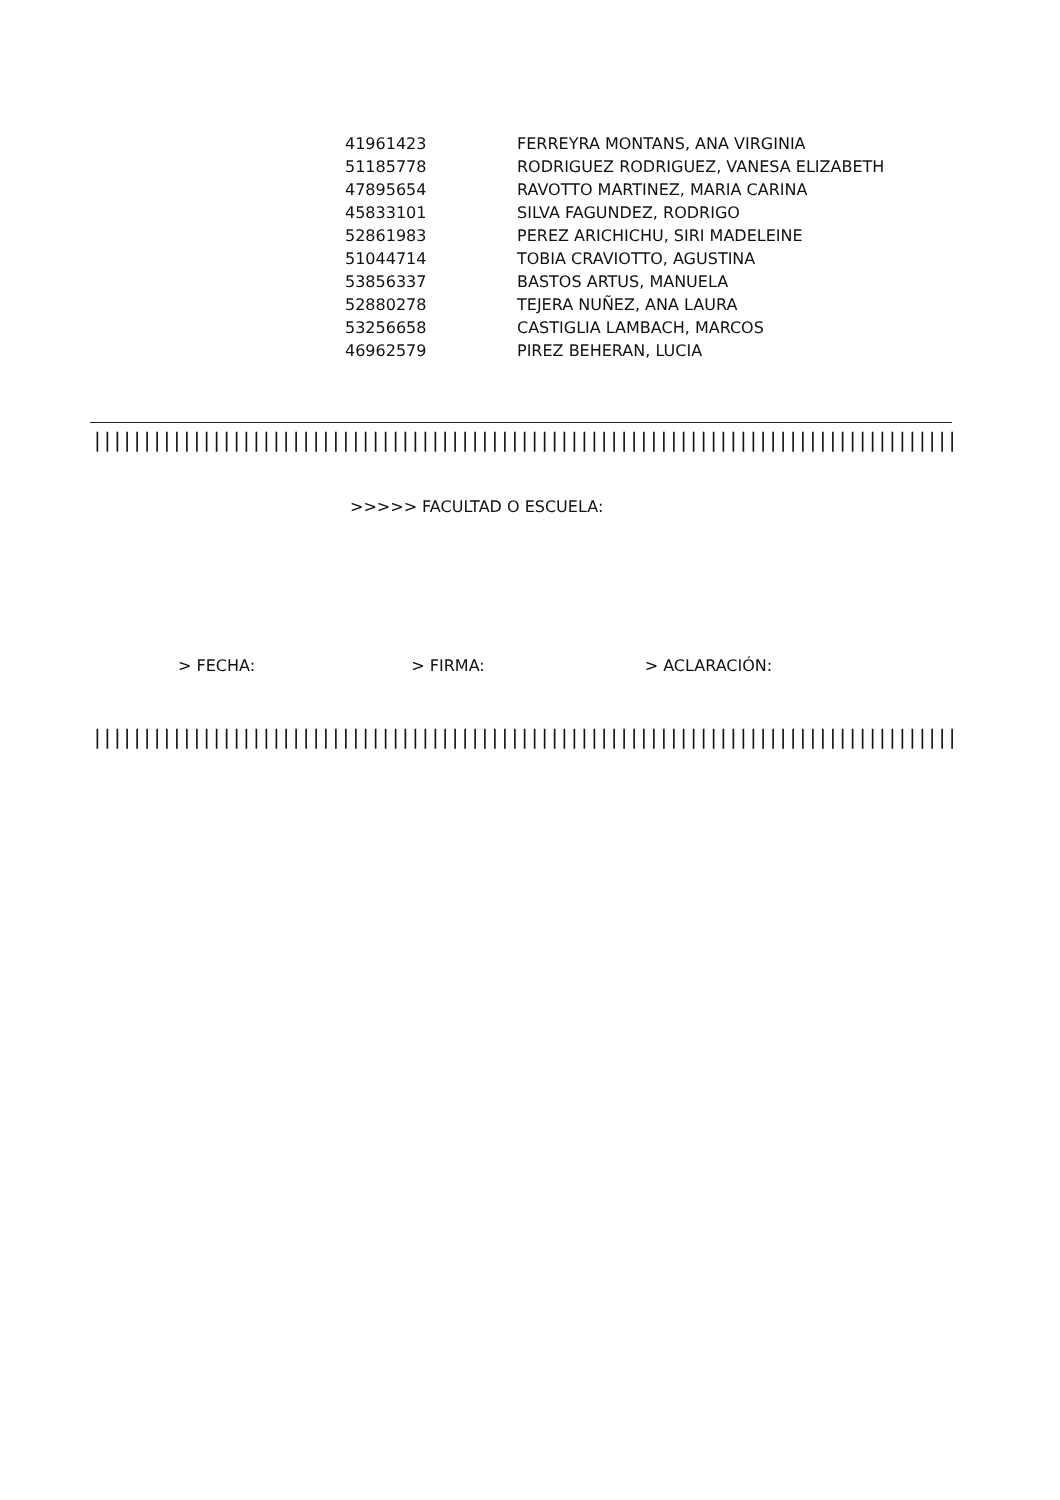| 41961423 | FERREYRA MONTANS, ANA VIRGINIA |
| 51185778 | RODRIGUEZ RODRIGUEZ, VANESA ELIZABETH |
| 47895654 | RAVOTTO MARTINEZ, MARIA CARINA |
| 45833101 | SILVA FAGUNDEZ, RODRIGO |
| 52861983 | PEREZ ARICHICHU, SIRI MADELEINE |
| 51044714 | TOBIA CRAVIOTTO, AGUSTINA |
| 53856337 | BASTOS ARTUS, MANUELA |
| 52880278 | TEJERA NUÑEZ, ANA LAURA |
| 53256658 | CASTIGLIA LAMBACH, MARCOS |
| 46962579 | PIREZ BEHERAN, LUCIA |
||||||||||||||||||||||||||||||||||||||||||||||||||||||||||||||||||||||||||||||||||||||||||||||||||||
>>>>> FACULTAD O ESCUELA:
> FECHA: > FIRMA: > ACLARACIÓN:
||||||||||||||||||||||||||||||||||||||||||||||||||||||||||||||||||||||||||||||||||||||||||||||||||||